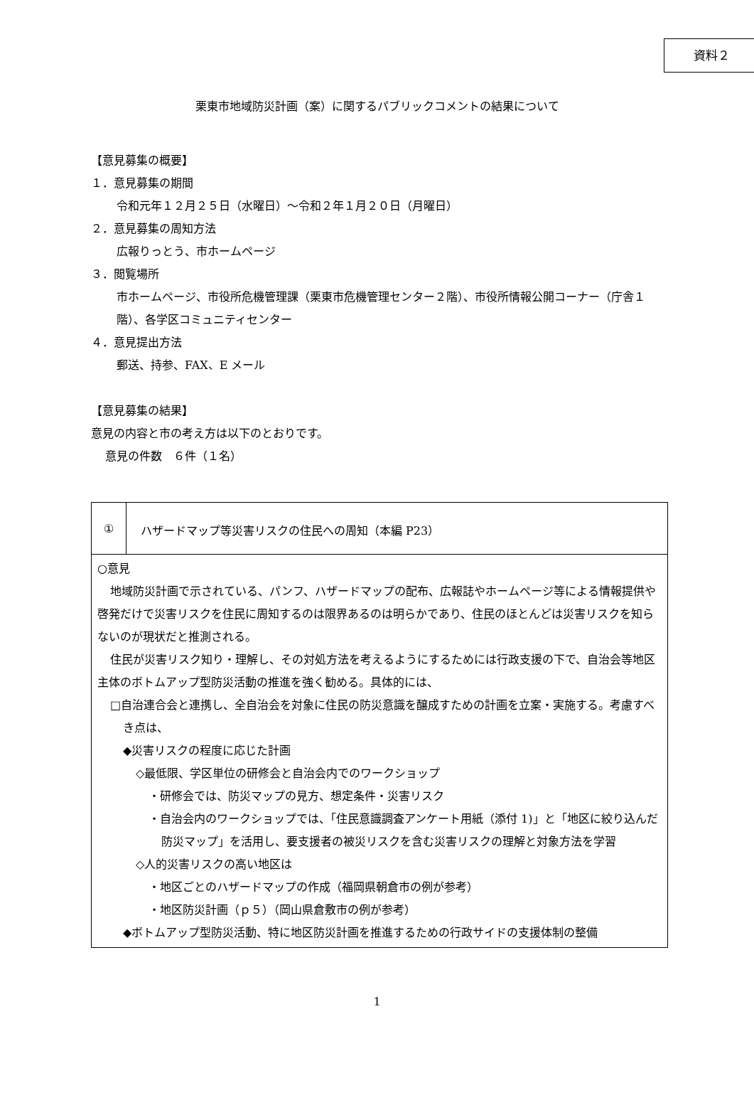資料２
栗東市地域防災計画（案）に関するパブリックコメントの結果について
【意見募集の概要】
１．意見募集の期間
令和元年１２月２５日（水曜日）～令和２年１月２０日（月曜日）
２．意見募集の周知方法
広報りっとう、市ホームページ
３．閲覧場所
市ホームページ、市役所危機管理課（栗東市危機管理センター２階）、市役所情報公開コーナー（庁舎１階）、各学区コミュニティセンター
４．意見提出方法
郵送、持参、FAX、E メール
【意見募集の結果】
意見の内容と市の考え方は以下のとおりです。
意見の件数　６件（１名）
| ① | ハザードマップ等災害リスクの住民への周知（本編 P23） |
| ○意見 地域防災計画で示されている、パンフ、ハザードマップの配布、広報誌やホームページ等による情報提供や啓発だけで災害リスクを住民に周知するのは限界あるのは明らかであり、住民のほとんどは災害リスクを知らないのが現状だと推測される。 住民が災害リスク知り・理解し、その対処方法を考えるようにするためには行政支援の下で、自治会等地区主体のボトムアップ型防災活動の推進を強く勧める。具体的には、 □自治連合会と連携し、全自治会を対象に住民の防災意識を醸成すための計画を立案・実施する。考慮すべき点は、 ◆災害リスクの程度に応じた計画 ◇最低限、学区単位の研修会と自治会内でのワークショップ ・研修会では、防災マップの見方、想定条件・災害リスク ・自治会内のワークショップでは、「住民意識調査アンケート用紙（添付 1)」と「地区に絞り込んだ防災マップ」を活用し、要支援者の被災リスクを含む災害リスクの理解と対象方法を学習 ◇人的災害リスクの高い地区は ・地区ごとのハザードマップの作成（福岡県朝倉市の例が参考） ・地区防災計画（ｐ５）（岡山県倉敷市の例が参考） ◆ボトムアップ型防災活動、特に地区防災計画を推進するための行政サイドの支援体制の整備 | |
1